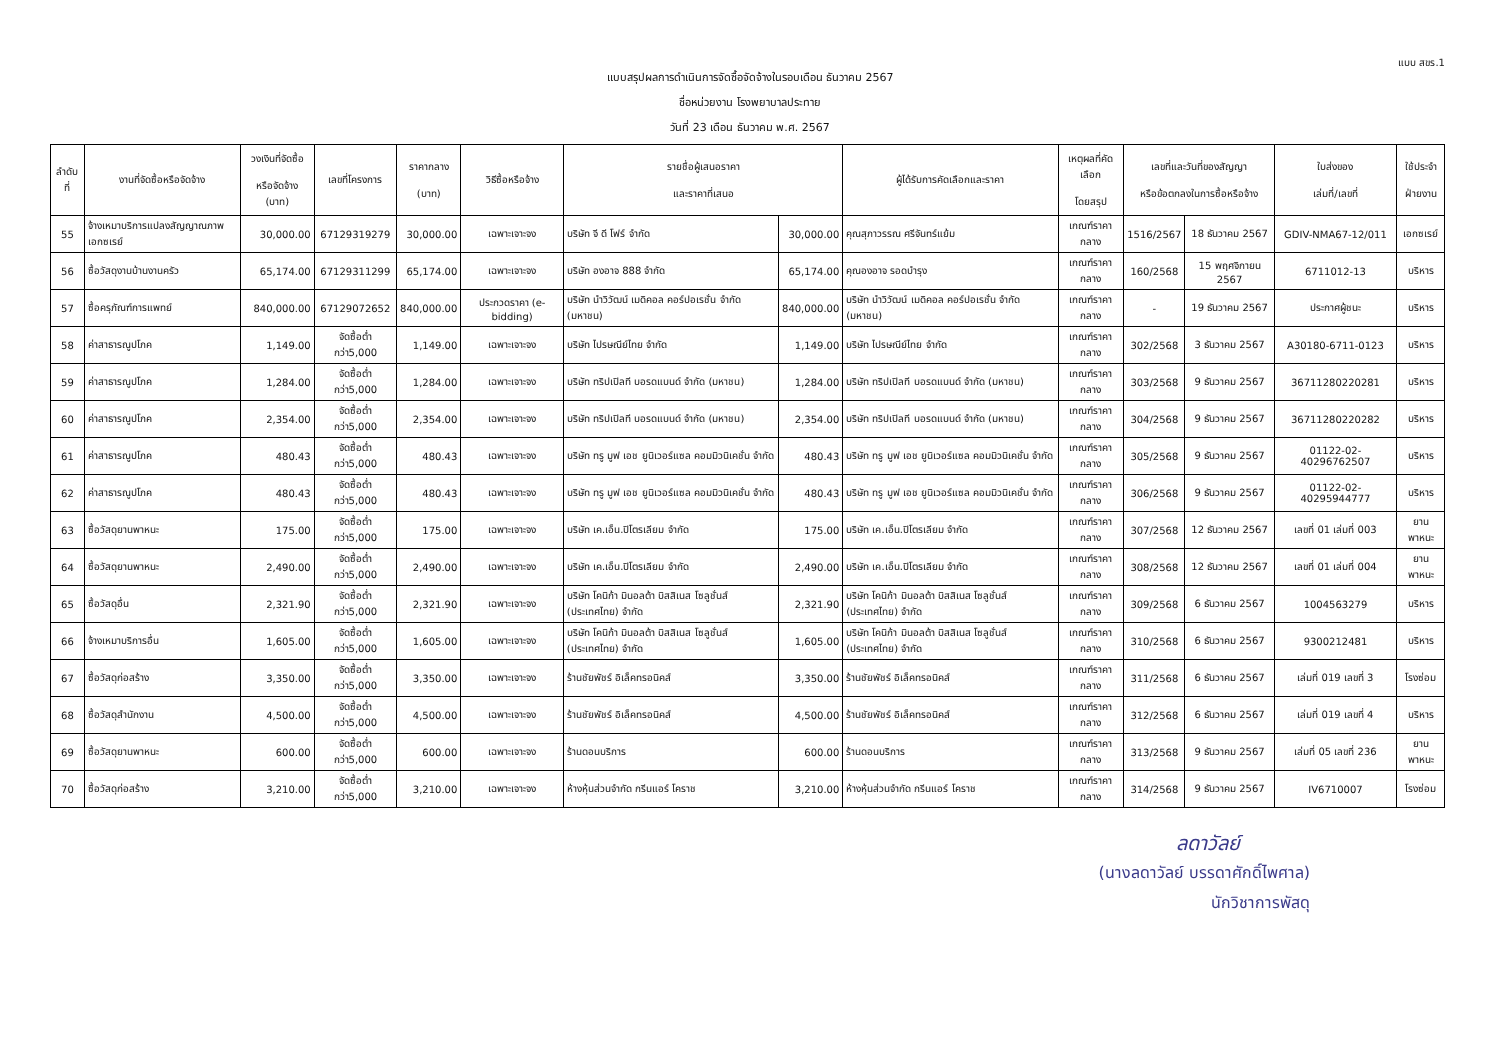แบบ สขร.1
แบบสรุปผลการดำเนินการจัดซื้อจัดจ้างในรอบเดือน ธันวาคม 2567
ชื่อหน่วยงาน โรงพยาบาลประทาย
วันที่ 23 เดือน ธันวาคม พ.ศ. 2567
| ลำดับที่ | งานที่จัดซื้อหรือจัดจ้าง | วงเงินที่จัดซื้อ หรือจัดจ้าง (บาท) | เลขที่โครงการ | ราคากลาง (บาท) | วิธีซื้อหรือจ้าง | รายชื่อผู้เสนอราคา และราคาที่เสนอ | | ผู้ได้รับการคัดเลือกและราคา | เหตุผลที่คัดเลือก โดยสรุป | เลขที่และวันที่ของสัญญา หรือข้อตกลงในการซื้อหรือจ้าง | | ใบส่งของ เล่มที่/เลขที่ | ใช้ประจำ ฝ่ายงาน |
| --- | --- | --- | --- | --- | --- | --- | --- | --- | --- | --- | --- | --- | --- |
| 55 | จ้างเหมาบริการแปลงสัญญาณภาพเอกซเรย์ | 30,000.00 | 67129319279 | 30,000.00 | เฉพาะเจาะจง | บริษัท จี ดี โฟร์ จำกัด | 30,000.00 | คุณสุภาวรรณ ศรีจันทร์แย้ม | เกณฑ์ราคากลาง | 1516/2567 | 18 ธันวาคม 2567 | GDIV-NMA67-12/011 | เอกซเรย์ |
| 56 | ซื้อวัสดุงานบ้านงานครัว | 65,174.00 | 67129311299 | 65,174.00 | เฉพาะเจาะจง | บริษัท องอาจ 888 จำกัด | 65,174.00 | คุณองอาจ รอดบำรุง | เกณฑ์ราคากลาง | 160/2568 | 15 พฤศจิกายน 2567 | 6711012-13 | บริหาร |
| 57 | ซื้อครุภัณฑ์การแพทย์ | 840,000.00 | 67129072652 | 840,000.00 | ประกวดราคา (e-bidding) | บริษัท นำวิวัฒน์ เมดิคอล คอร์ปอเรชั่น จำกัด (มหาชน) | 840,000.00 | บริษัท นำวิวัฒน์ เมดิคอล คอร์ปอเรชั่น จำกัด (มหาชน) | เกณฑ์ราคากลาง | - | 19 ธันวาคม 2567 | ประกาศผู้ชนะ | บริหาร |
| 58 | ค่าสาธารณูปโภค | 1,149.00 | จัดซื้อต่ำกว่า5,000 | 1,149.00 | เฉพาะเจาะจง | บริษัท ไปรษณีย์ไทย จำกัด | 1,149.00 | บริษัท ไปรษณีย์ไทย จำกัด | เกณฑ์ราคากลาง | 302/2568 | 3 ธันวาคม 2567 | A30180-6711-0123 | บริหาร |
| 59 | ค่าสาธารณูปโภค | 1,284.00 | จัดซื้อต่ำกว่า5,000 | 1,284.00 | เฉพาะเจาะจง | บริษัท ทริปเปิลที บอรดแบนด์ จำกัด (มหาชน) | 1,284.00 | บริษัท ทริปเปิลที บอรดแบนด์ จำกัด (มหาชน) | เกณฑ์ราคากลาง | 303/2568 | 9 ธันวาคม 2567 | 36711280220281 | บริหาร |
| 60 | ค่าสาธารณูปโภค | 2,354.00 | จัดซื้อต่ำกว่า5,000 | 2,354.00 | เฉพาะเจาะจง | บริษัท ทริปเปิลที บอรดแบนด์ จำกัด (มหาชน) | 2,354.00 | บริษัท ทริปเปิลที บอรดแบนด์ จำกัด (มหาชน) | เกณฑ์ราคากลาง | 304/2568 | 9 ธันวาคม 2567 | 36711280220282 | บริหาร |
| 61 | ค่าสาธารณูปโภค | 480.43 | จัดซื้อต่ำกว่า5,000 | 480.43 | เฉพาะเจาะจง | บริษัท ทรู มูฟ เอช ยูนิเวอร์แซล คอมมิวนิเคชั่น จำกัด | 480.43 | บริษัท ทรู มูฟ เอช ยูนิเวอร์แซล คอมมิวนิเคชั่น จำกัด | เกณฑ์ราคากลาง | 305/2568 | 9 ธันวาคม 2567 | 01122-02-40296762507 | บริหาร |
| 62 | ค่าสาธารณูปโภค | 480.43 | จัดซื้อต่ำกว่า5,000 | 480.43 | เฉพาะเจาะจง | บริษัท ทรู มูฟ เอช ยูนิเวอร์แซล คอมมิวนิเคชั่น จำกัด | 480.43 | บริษัท ทรู มูฟ เอช ยูนิเวอร์แซล คอมมิวนิเคชั่น จำกัด | เกณฑ์ราคากลาง | 306/2568 | 9 ธันวาคม 2567 | 01122-02-40295944777 | บริหาร |
| 63 | ซื้อวัสดุยานพาหนะ | 175.00 | จัดซื้อต่ำกว่า5,000 | 175.00 | เฉพาะเจาะจง | บริษัท เค.เอ็น.ปิโตรเลียม จำกัด | 175.00 | บริษัท เค.เอ็น.ปิโตรเลียม จำกัด | เกณฑ์ราคากลาง | 307/2568 | 12 ธันวาคม 2567 | เลขที่ 01 เล่มที่ 003 | ยานพาหนะ |
| 64 | ซื้อวัสดุยานพาหนะ | 2,490.00 | จัดซื้อต่ำกว่า5,000 | 2,490.00 | เฉพาะเจาะจง | บริษัท เค.เอ็น.ปิโตรเลียม จำกัด | 2,490.00 | บริษัท เค.เอ็น.ปิโตรเลียม จำกัด | เกณฑ์ราคากลาง | 308/2568 | 12 ธันวาคม 2567 | เลขที่ 01 เล่มที่ 004 | ยานพาหนะ |
| 65 | ซื้อวัสดุอื่น | 2,321.90 | จัดซื้อต่ำกว่า5,000 | 2,321.90 | เฉพาะเจาะจง | บริษัท โคนิก้า มินอลต้า บิสสิเนส โซลูชั่นส์ (ประเทศไทย) จำกัด | 2,321.90 | บริษัท โคนิก้า มินอลต้า บิสสิเนส โซลูชั่นส์ (ประเทศไทย) จำกัด | เกณฑ์ราคากลาง | 309/2568 | 6 ธันวาคม 2567 | 1004563279 | บริหาร |
| 66 | จ้างเหมาบริการอื่น | 1,605.00 | จัดซื้อต่ำกว่า5,000 | 1,605.00 | เฉพาะเจาะจง | บริษัท โคนิก้า มินอลต้า บิสสิเนส โซลูชั่นส์ (ประเทศไทย) จำกัด | 1,605.00 | บริษัท โคนิก้า มินอลต้า บิสสิเนส โซลูชั่นส์ (ประเทศไทย) จำกัด | เกณฑ์ราคากลาง | 310/2568 | 6 ธันวาคม 2567 | 9300212481 | บริหาร |
| 67 | ซื้อวัสดุก่อสร้าง | 3,350.00 | จัดซื้อต่ำกว่า5,000 | 3,350.00 | เฉพาะเจาะจง | ร้านชัยพัชร์ อิเล็คทรอนิคส์ | 3,350.00 | ร้านชัยพัชร์ อิเล็คทรอนิคส์ | เกณฑ์ราคากลาง | 311/2568 | 6 ธันวาคม 2567 | เล่มที่ 019 เลขที่ 3 | โรงซ่อม |
| 68 | ซื้อวัสดุสำนักงาน | 4,500.00 | จัดซื้อต่ำกว่า5,000 | 4,500.00 | เฉพาะเจาะจง | ร้านชัยพัชร์ อิเล็คทรอนิคส์ | 4,500.00 | ร้านชัยพัชร์ อิเล็คทรอนิคส์ | เกณฑ์ราคากลาง | 312/2568 | 6 ธันวาคม 2567 | เล่มที่ 019 เลขที่ 4 | บริหาร |
| 69 | ซื้อวัสดุยานพาหนะ | 600.00 | จัดซื้อต่ำกว่า5,000 | 600.00 | เฉพาะเจาะจง | ร้านดอนบริการ | 600.00 | ร้านดอนบริการ | เกณฑ์ราคากลาง | 313/2568 | 9 ธันวาคม 2567 | เล่มที่ 05 เลขที่ 236 | ยานพาหนะ |
| 70 | ซื้อวัสดุก่อสร้าง | 3,210.00 | จัดซื้อต่ำกว่า5,000 | 3,210.00 | เฉพาะเจาะจง | ห้างหุ้นส่วนจำกัด กรีนแอร์ โคราช | 3,210.00 | ห้างหุ้นส่วนจำกัด กรีนแอร์ โคราช | เกณฑ์ราคากลาง | 314/2568 | 9 ธันวาคม 2567 | IV6710007 | โรงซ่อม |
ลดาวัลย์
(นางลดาวัลย์ บรรดาศักดิ์ไพศาล)
นักวิชาการพัสดุ